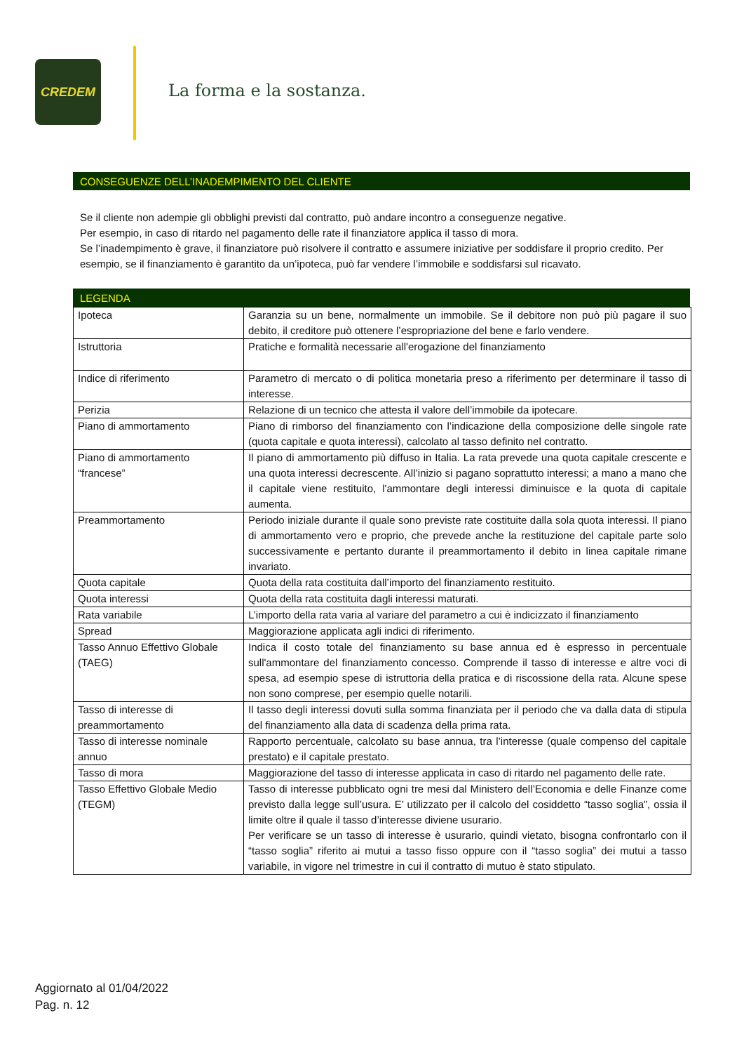CREDEM
La forma e la sostanza.
CONSEGUENZE DELL’INADEMPIMENTO DEL CLIENTE
Se il cliente non adempie gli obblighi previsti dal contratto, può andare incontro a conseguenze negative.
Per esempio, in caso di ritardo nel pagamento delle rate il finanziatore applica il tasso di mora.
Se l’inadempimento è grave, il finanziatore può risolvere il contratto e assumere iniziative per soddisfare il proprio credito. Per esempio, se il finanziamento è garantito da un’ipoteca, può far vendere l’immobile e soddisfarsi sul ricavato.
LEGENDA
| Ipoteca | Garanzia su un bene, normalmente un immobile. Se il debitore non può più pagare il suo debito, il creditore può ottenere l’espropriazione del bene e farlo vendere. |
| Istruttoria | Pratiche e formalità necessarie all'erogazione del finanziamento |
| Indice di riferimento | Parametro di mercato o di politica monetaria preso a riferimento per determinare il tasso di interesse. |
| Perizia | Relazione di un tecnico che attesta il valore dell’immobile da ipotecare. |
| Piano di ammortamento | Piano di rimborso del finanziamento con l’indicazione della composizione delle singole rate (quota capitale e quota interessi), calcolato al tasso definito nel contratto. |
| Piano di ammortamento “francese” | Il piano di ammortamento più diffuso in Italia. La rata prevede una quota capitale crescente e una quota interessi decrescente. All’inizio si pagano soprattutto interessi; a mano a mano che il capitale viene restituito, l'ammontare degli interessi diminuisce e la quota di capitale aumenta. |
| Preammortamento | Periodo iniziale durante il quale sono previste rate costituite dalla sola quota interessi. Il piano di ammortamento vero e proprio, che prevede anche la restituzione del capitale parte solo successivamente e pertanto durante il preammortamento il debito in linea capitale rimane invariato. |
| Quota capitale | Quota della rata costituita dall’importo del finanziamento restituito. |
| Quota interessi | Quota della rata costituita dagli interessi maturati. |
| Rata variabile | L’importo della rata varia al variare del parametro a cui è indicizzato il finanziamento |
| Spread | Maggiorazione applicata agli indici di riferimento. |
| Tasso Annuo Effettivo Globale (TAEG) | Indica il costo totale del finanziamento su base annua ed è espresso in percentuale sull'ammontare del finanziamento concesso. Comprende il tasso di interesse e altre voci di spesa, ad esempio spese di istruttoria della pratica e di riscossione della rata. Alcune spese non sono comprese, per esempio quelle notarili. |
| Tasso di interesse di preammortamento | Il tasso degli interessi dovuti sulla somma finanziata per il periodo che va dalla data di stipula del finanziamento alla data di scadenza della prima rata. |
| Tasso di interesse nominale annuo | Rapporto percentuale, calcolato su base annua, tra l’interesse (quale compenso del capitale prestato) e il capitale prestato. |
| Tasso di mora | Maggiorazione del tasso di interesse applicata in caso di ritardo nel pagamento delle rate. |
| Tasso Effettivo Globale Medio (TEGM) | Tasso di interesse pubblicato ogni tre mesi dal Ministero dell’Economia e delle Finanze come previsto dalla legge sull’usura. E’ utilizzato per il calcolo del cosiddetto “tasso soglia”, ossia il limite oltre il quale il tasso d’interesse diviene usurario. Per verificare se un tasso di interesse è usurario, quindi vietato, bisogna confrontarlo con il “tasso soglia” riferito ai mutui a tasso fisso oppure con il “tasso soglia” dei mutui a tasso variabile, in vigore nel trimestre in cui il contratto di mutuo è stato stipulato. |
Aggiornato al 01/04/2022
Pag. n. 12